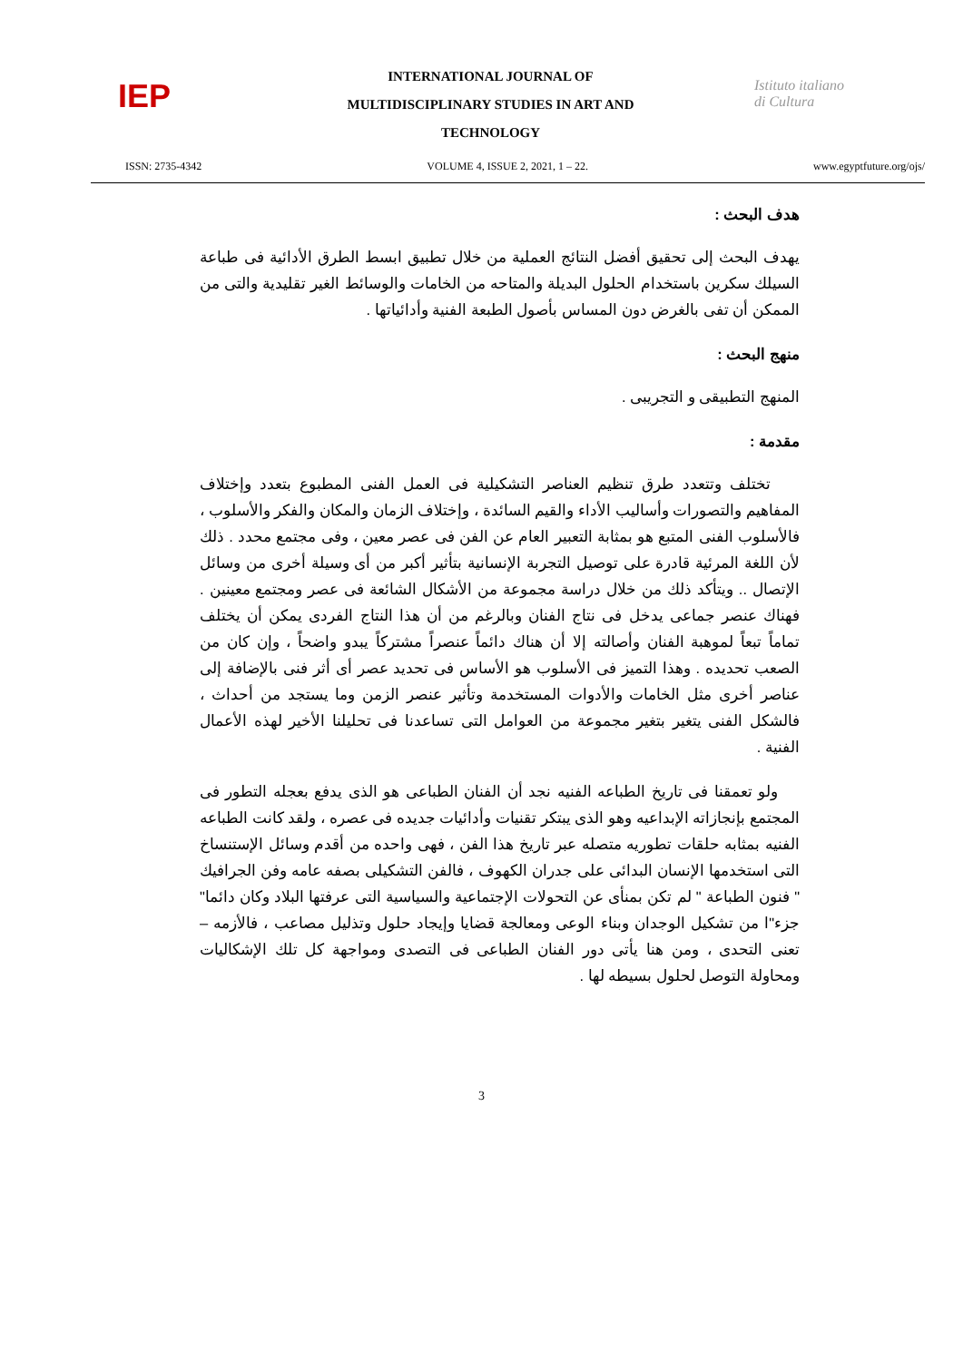IEP
INTERNATIONAL JOURNAL OF
MULTIDISCIPLINARY STUDIES IN ART AND
TECHNOLOGY
Istituto italiano di Cultura
ISSN: 2735-4342 VOLUME 4, ISSUE 2, 2021, 1 – 22. www.egyptfuture.org/ojs/
هدف البحث :
يهدف البحث إلى تحقيق أفضل النتائج العملية من خلال تطبيق ابسط الطرق الأدائية فى طباعة السيلك سكرين باستخدام الحلول البديلة والمتاحه من الخامات والوسائط الغير تقليدية والتى من الممكن أن تفى بالغرض دون المساس بأصول الطبعة الفنية وأدائياتها .
منهج البحث :
المنهج التطبيقى و التجريبى .
مقدمة :
تختلف وتتعدد طرق تنظيم العناصر التشكيلية فى العمل الفنى المطبوع بتعدد وإختلاف المفاهيم والتصورات وأساليب الأداء والقيم السائدة ، وإختلاف الزمان والمكان والفكر والأسلوب ، فالأسلوب الفنى المتبع هو بمثابة التعبير العام عن الفن فى عصر معين ، وفى مجتمع محدد . ذلك لأن اللغة المرئية قادرة على توصيل التجربة الإنسانية بتأثير أكبر من أى وسيلة أخرى من وسائل الإتصال .. ويتأكد ذلك من خلال دراسة مجموعة من الأشكال الشائعة فى عصر ومجتمع معينين . فهناك عنصر جماعى يدخل فى نتاج الفنان وبالرغم من أن هذا النتاج الفردى يمكن أن يختلف تماماً تبعاً لموهبة الفنان وأصالته إلا أن هناك دائماً عنصراً مشتركاً يبدو واضحاً ، وإن كان من الصعب تحديده . وهذا التميز فى الأسلوب هو الأساس فى تحديد عصر أى أثر فنى بالإضافة إلى عناصر أخرى مثل الخامات والأدوات المستخدمة وتأثير عنصر الزمن وما يستجد من أحداث ، فالشكل الفنى يتغير بتغير مجموعة من العوامل التى تساعدنا فى تحليلنا الأخير لهذه الأعمال الفنية .
ولو تعمقنا فى تاريخ الطباعه الفنيه نجد أن الفنان الطباعى هو الذى يدفع بعجله التطور فى المجتمع بإنجازاته الإبداعيه وهو الذى يبتكر تقنيات وأدائيات جديده فى عصره ، ولقد كانت الطباعه الفنيه بمثابه حلقات تطوريه متصله عبر تاريخ هذا الفن ، فهى واحده من أقدم وسائل الإستنساخ التى استخدمها الإنسان البدائى على جدران الكهوف ، فالفن التشكيلى بصفه عامه وفن الجرافيك " فنون الطباعة " لم تكن بمنأى عن التحولات الإجتماعية والسياسية التى عرفتها البلاد وكان دائما" جزء"ا من تشكيل الوجدان وبناء الوعى ومعالجة قضايا وإيجاد حلول وتذليل مصاعب ، فالأزمه – تعنى التحدى ، ومن هنا يأتى دور الفنان الطباعى فى التصدى ومواجهة كل تلك الإشكاليات ومحاولة التوصل لحلول بسيطه لها .
3